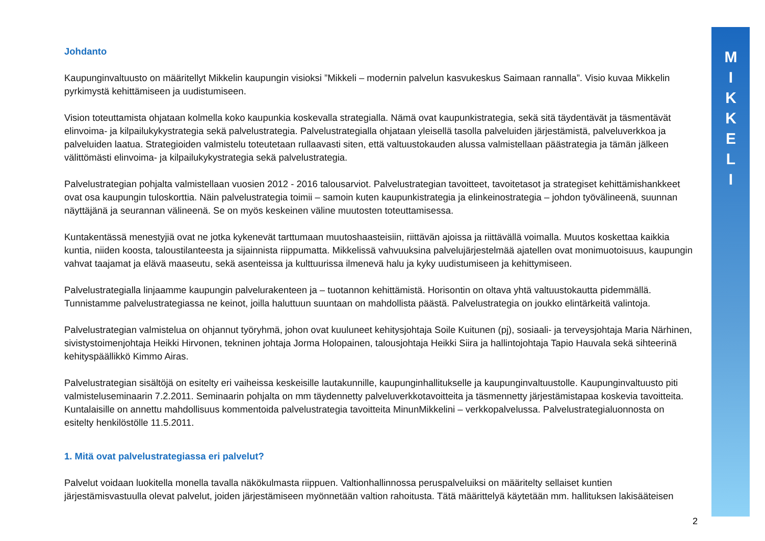M
I
K
K
E
L
I
Johdanto
Kaupunginvaltuusto on määritellyt Mikkelin kaupungin visioksi ”Mikkeli – modernin palvelun kasvukeskus Saimaan rannalla”. Visio kuvaa Mikkelin pyrkimystä kehittämiseen ja uudistumiseen.
Vision toteuttamista ohjataan kolmella koko kaupunkia koskevalla strategialla. Nämä ovat kaupunkistrategia, sekä sitä täydentävät ja täsmentävät elinvoima- ja kilpailukykystrategia sekä palvelustrategia. Palvelustrategialla ohjataan yleisellä tasolla palveluiden järjestämistä, palveluverkkoa ja palveluiden laatua. Strategioiden valmistelu toteutetaan rullaavasti siten, että valtuustokauden alussa valmistellaan päästrategia ja tämän jälkeen välittömästi elinvoima- ja kilpailukykystrategia sekä palvelustrategia.
Palvelustrategian pohjalta valmistellaan vuosien 2012 - 2016 talousarviot. Palvelustrategian tavoitteet, tavoitetasot ja strategiset kehittämishankkeet ovat osa kaupungin tuloskorttia. Näin palvelustrategia toimii – samoin kuten kaupunkistrategia ja elinkeinostrategia – johdon työvälineenä, suunnan näyttäjänä ja seurannan välineenä. Se on myös keskeinen väline muutosten toteuttamisessa.
Kuntakentässä menestyjiä ovat ne jotka kykenevät tarttumaan muutoshaasteisiin, riittävän ajoissa ja riittävällä voimalla. Muutos koskettaa kaikkia kuntia, niiden koosta, taloustilanteesta ja sijainnista riippumatta. Mikkelissä vahvuuksina palvelujärjestelmää ajatellen ovat monimuotoisuus, kaupungin vahvat taajamat ja elävä maaseutu, sekä asenteissa ja kulttuurissa ilmenevä halu ja kyky uudistumiseen ja kehittymiseen.
Palvelustrategialla linjaamme kaupungin palvelurakenteen ja – tuotannon kehittämistä. Horisontin on oltava yhtä valtuustokautta pidemmällä. Tunnistamme palvelustrategiassa ne keinot, joilla haluttuun suuntaan on mahdollista päästä. Palvelustrategia on joukko elintärkeitä valintoja.
Palvelustrategian valmistelua on ohjannut työryhmä, johon ovat kuuluneet kehitysjohtaja Soile Kuitunen (pj), sosiaali- ja terveysjohtaja Maria Närhinen, sivistystoimenjohtaja Heikki Hirvonen, tekninen johtaja Jorma Holopainen, talousjohtaja Heikki Siira ja hallintojohtaja Tapio Hauvala sekä sihteerinä kehityspäällikkö Kimmo Airas.
Palvelustrategian sisältöjä on esitelty eri vaiheissa keskeisille lautakunnille, kaupunginhallitukselle ja kaupunginvaltuustolle. Kaupunginvaltuusto piti valmisteluseminaarin 7.2.2011. Seminaarin pohjalta on mm täydennetty palveluverkkotavoitteita ja täsmennetty järjestämistapaa koskevia tavoitteita. Kuntalaisille on annettu mahdollisuus kommentoida palvelustrategia tavoitteita MinunMikkelini – verkkopalvelussa. Palvelustrategialuonnosta on esitelty henkilöstölle 11.5.2011.
1. Mitä ovat palvelustrategiassa eri palvelut?
Palvelut voidaan luokitella monella tavalla näkökulmasta riippuen. Valtionhallinnossa peruspalveluiksi on määritelty sellaiset kuntien järjestämisvastuulla olevat palvelut, joiden järjestämiseen myönnetään valtion rahoitusta. Tätä määrittelyä käytetään mm. hallituksen lakisääteisen
2